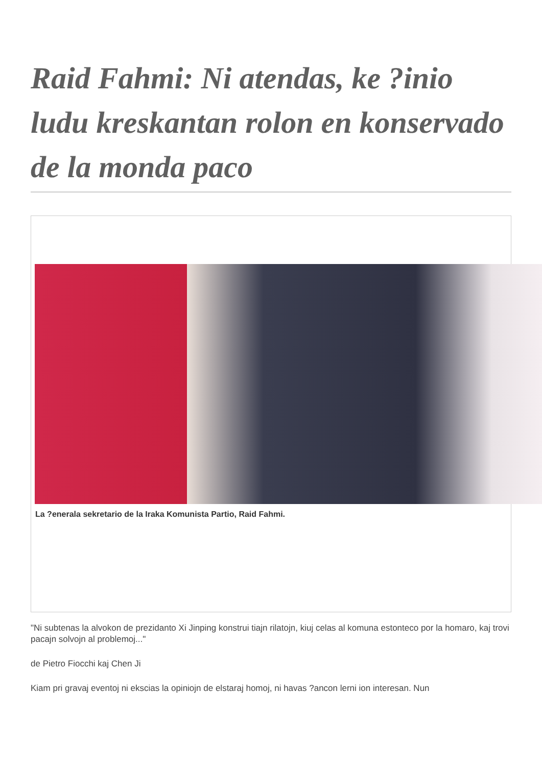Raid Fahmi: Ni atendas, ke ?inio ludu kreskantan rolon en konservado de la monda paco
La ?enerala sekretario de la Iraka Komunista Partio, Raid Fahmi.
"Ni subtenas la alvokon de prezidanto Xi Jinping konstrui tiajn rilatojn, kiuj celas al komuna estonteco por la homaro, kaj trovi pacajn solvojn al problemoj..."
de Pietro Fiocchi kaj Chen Ji
Kiam pri gravaj eventoj ni ekscias la opiniojn de elstaraj homoj, ni havas ?ancon lerni ion interesan. Nun